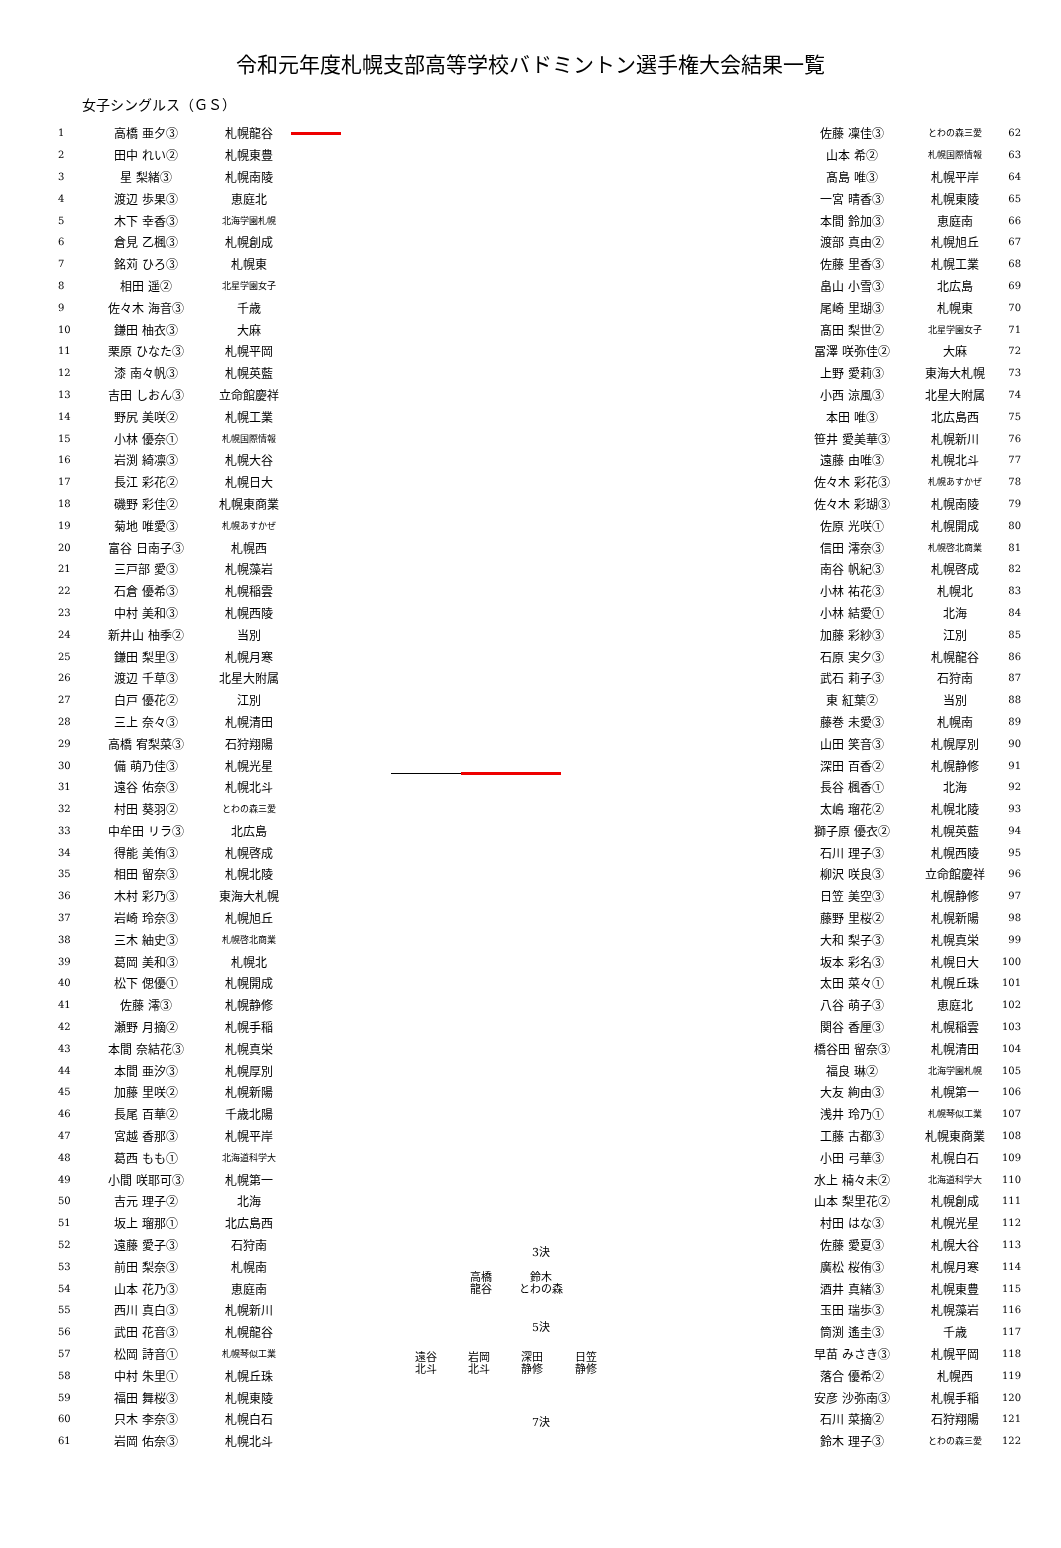令和元年度札幌支部高等学校バドミントン選手権大会結果一覧
女子シングルス（ＧＳ）
| 1 | 高橋 亜夕③ | 札幌龍谷 |
| 2 | 田中 れい② | 札幌東豊 |
| 3 | 星 梨緒③ | 札幌南陵 |
| 4 | 渡辺 歩果③ | 恵庭北 |
| 5 | 木下 幸香③ | 北海学園札幌 |
| 6 | 倉見 乙楓③ | 札幌創成 |
| 7 | 銘苅 ひろ③ | 札幌東 |
| 8 | 相田 遥② | 北星学園女子 |
| 9 | 佐々木 海音③ | 千歳 |
| 10 | 鎌田 柚衣③ | 大麻 |
| 11 | 栗原 ひなた③ | 札幌平岡 |
| 12 | 漆 南々帆③ | 札幌英藍 |
| 13 | 吉田 しおん③ | 立命館慶祥 |
| 14 | 野尻 美咲② | 札幌工業 |
| 15 | 小林 優奈① | 札幌国際情報 |
| 16 | 岩渕 綺凛③ | 札幌大谷 |
| 17 | 長江 彩花② | 札幌日大 |
| 18 | 磯野 彩佳② | 札幌東商業 |
| 19 | 菊地 唯愛③ | 札幌あすかぜ |
| 20 | 富谷 日南子③ | 札幌西 |
| 21 | 三戸部 愛③ | 札幌藻岩 |
| 22 | 石倉 優希③ | 札幌稲雲 |
| 23 | 中村 美和③ | 札幌西陵 |
| 24 | 新井山 柚季② | 当別 |
| 25 | 鎌田 梨里③ | 札幌月寒 |
| 26 | 渡辺 千草③ | 北星大附属 |
| 27 | 白戸 優花② | 江別 |
| 28 | 三上 奈々③ | 札幌清田 |
| 29 | 高橋 宥梨菜③ | 石狩翔陽 |
| 30 | 備 萌乃佳③ | 札幌光星 |
| 31 | 遠谷 佑奈③ | 札幌北斗 |
| 32 | 村田 葵羽② | とわの森三愛 |
| 33 | 中牟田 リラ③ | 北広島 |
| 34 | 得能 美侑③ | 札幌啓成 |
| 35 | 相田 留奈③ | 札幌北陵 |
| 36 | 木村 彩乃③ | 東海大札幌 |
| 37 | 岩崎 玲奈③ | 札幌旭丘 |
| 38 | 三木 紬史③ | 札幌啓北商業 |
| 39 | 葛岡 美和③ | 札幌北 |
| 40 | 松下 偲優① | 札幌開成 |
| 41 | 佐藤 澪③ | 札幌静修 |
| 42 | 瀬野 月摘② | 札幌手稲 |
| 43 | 本間 奈結花③ | 札幌真栄 |
| 44 | 本間 亜汐③ | 札幌厚別 |
| 45 | 加藤 里咲② | 札幌新陽 |
| 46 | 長尾 百華② | 千歳北陽 |
| 47 | 宮越 香那③ | 札幌平岸 |
| 48 | 葛西 もも① | 北海道科学大 |
| 49 | 小間 咲耶可③ | 札幌第一 |
| 50 | 吉元 理子② | 北海 |
| 51 | 坂上 瑠那① | 北広島西 |
| 52 | 遠藤 愛子③ | 石狩南 |
| 53 | 前田 梨奈③ | 札幌南 |
| 54 | 山本 花乃③ | 恵庭南 |
| 55 | 西川 真白③ | 札幌新川 |
| 56 | 武田 花音③ | 札幌龍谷 |
| 57 | 松岡 詩音① | 札幌琴似工業 |
| 58 | 中村 朱里① | 札幌丘珠 |
| 59 | 福田 舞桜③ | 札幌東陵 |
| 60 | 只木 李奈③ | 札幌白石 |
| 61 | 岩岡 佑奈③ | 札幌北斗 |
3決
高橋
龍谷
鈴木
とわの森
5決
遠谷
北斗
岩岡
北斗
深田
静修
日笠
静修
7決
| 佐藤 凜佳③ | とわの森三愛 | 62 |
| 山本 希② | 札幌国際情報 | 63 |
| 髙島 唯③ | 札幌平岸 | 64 |
| 一宮 晴香③ | 札幌東陵 | 65 |
| 本間 鈴加③ | 恵庭南 | 66 |
| 渡部 真由② | 札幌旭丘 | 67 |
| 佐藤 里香③ | 札幌工業 | 68 |
| 畠山 小雪③ | 北広島 | 69 |
| 尾崎 里瑚③ | 札幌東 | 70 |
| 髙田 梨世② | 北星学園女子 | 71 |
| 冨澤 咲弥佳② | 大麻 | 72 |
| 上野 愛莉③ | 東海大札幌 | 73 |
| 小西 涼風③ | 北星大附属 | 74 |
| 本田 唯③ | 北広島西 | 75 |
| 笹井 愛美華③ | 札幌新川 | 76 |
| 遠藤 由唯③ | 札幌北斗 | 77 |
| 佐々木 彩花③ | 札幌あすかぜ | 78 |
| 佐々木 彩瑚③ | 札幌南陵 | 79 |
| 佐原 光咲① | 札幌開成 | 80 |
| 信田 澪奈③ | 札幌啓北商業 | 81 |
| 南谷 帆紀③ | 札幌啓成 | 82 |
| 小林 祐花③ | 札幌北 | 83 |
| 小林 結愛① | 北海 | 84 |
| 加藤 彩紗③ | 江別 | 85 |
| 石原 実夕③ | 札幌龍谷 | 86 |
| 武石 莉子③ | 石狩南 | 87 |
| 東 紅葉② | 当別 | 88 |
| 藤巻 未愛③ | 札幌南 | 89 |
| 山田 笑音③ | 札幌厚別 | 90 |
| 深田 百香② | 札幌静修 | 91 |
| 長谷 楓香① | 北海 | 92 |
| 太嶋 瑠花② | 札幌北陵 | 93 |
| 獅子原 優衣② | 札幌英藍 | 94 |
| 石川 理子③ | 札幌西陵 | 95 |
| 柳沢 咲良③ | 立命館慶祥 | 96 |
| 日笠 美空③ | 札幌静修 | 97 |
| 藤野 里桜② | 札幌新陽 | 98 |
| 大和 梨子③ | 札幌真栄 | 99 |
| 坂本 彩名③ | 札幌日大 | 100 |
| 太田 菜々① | 札幌丘珠 | 101 |
| 八谷 萌子③ | 恵庭北 | 102 |
| 関谷 香厘③ | 札幌稲雲 | 103 |
| 橋谷田 留奈③ | 札幌清田 | 104 |
| 福良 琳② | 北海学園札幌 | 105 |
| 大友 絢由③ | 札幌第一 | 106 |
| 浅井 玲乃① | 札幌琴似工業 | 107 |
| 工藤 古都③ | 札幌東商業 | 108 |
| 小田 弓華③ | 札幌白石 | 109 |
| 水上 楠々未② | 北海道科学大 | 110 |
| 山本 梨里花② | 札幌創成 | 111 |
| 村田 はな③ | 札幌光星 | 112 |
| 佐藤 愛夏③ | 札幌大谷 | 113 |
| 廣松 桜侑③ | 札幌月寒 | 114 |
| 酒井 真緒③ | 札幌東豊 | 115 |
| 玉田 瑞歩③ | 札幌藻岩 | 116 |
| 筒渕 遙圭③ | 千歳 | 117 |
| 早苗 みさき③ | 札幌平岡 | 118 |
| 落合 優希② | 札幌西 | 119 |
| 安彦 沙弥南③ | 札幌手稲 | 120 |
| 石川 菜摘② | 石狩翔陽 | 121 |
| 鈴木 理子③ | とわの森三愛 | 122 |